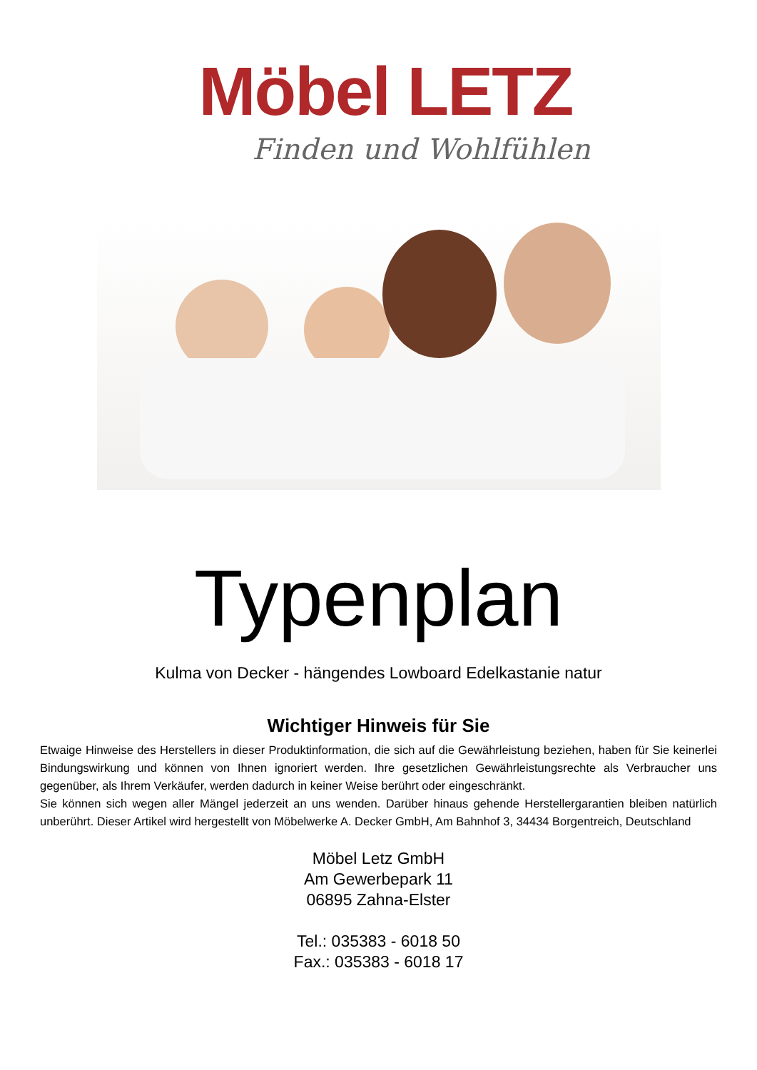Möbel LETZ
Finden und Wohlfühlen
Typenplan
Kulma von Decker - hängendes Lowboard Edelkastanie natur
Wichtiger Hinweis für Sie
Etwaige Hinweise des Herstellers in dieser Produktinformation, die sich auf die Gewährleistung beziehen, haben für Sie keinerlei Bindungswirkung und können von Ihnen ignoriert werden. Ihre gesetzlichen Gewährleistungsrechte als Verbraucher uns gegenüber, als Ihrem Verkäufer, werden dadurch in keiner Weise berührt oder eingeschränkt.
Sie können sich wegen aller Mängel jederzeit an uns wenden. Darüber hinaus gehende Herstellergarantien bleiben natürlich unberührt. Dieser Artikel wird hergestellt von Möbelwerke A. Decker GmbH, Am Bahnhof 3, 34434 Borgentreich, Deutschland
Möbel Letz GmbH
Am Gewerbepark 11
06895 Zahna-Elster
Tel.: 035383 - 6018 50
Fax.: 035383 - 6018 17